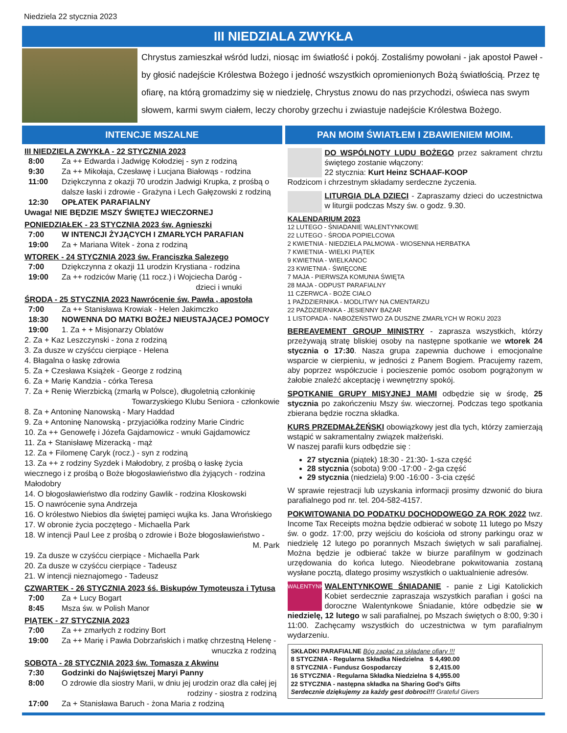Niedziela 22 stycznia 2023
III NIEDZIALA ZWYKŁA
Chrystus zamieszkał wśród ludzi, niosąc im światłość i pokój. Zostaliśmy powołani - jak apostoł Paweł - by głosić nadejście Królestwa Bożego i jedność wszystkich opromienionych Bożą światłością. Przez tę ofiarę, na którą gromadzimy się w niedzielę, Chrystus znowu do nas przychodzi, oświeca nas swym słowem, karmi swym ciałem, leczy choroby grzechu i zwiastuje nadejście Królestwa Bożego.
INTENCJE MSZALNE
III NIEDZIELA ZWYKŁA - 22 STYCZNIA 2023
| 8:00 | Za ++ Edwarda i Jadwigę Kołodziej - syn z rodziną |
| 9:30 | Za ++ Mikołaja, Czesławę i Lucjana Białowąs - rodzina |
| 11:00 | Dziękczynna z okazji 70 urodzin Jadwigi Krupka, z prośbą o dalsze łaski i zdrowie - Grażyna i Lech Gałęzowski z rodziną |
| 12:30 | OPŁATEK PARAFIALNY |
Uwaga! NIE BĘDZIE MSZY ŚWIĘTEJ WIECZORNEJ
PONIEDZIAŁEK - 23 STYCZNIA 2023 św. Agnieszki
| 7:00 | W INTENCJI ŻYJĄCYCH I ZMARŁYCH PARAFIAN |
| 19:00 | Za + Mariana Witek - żona z rodziną |
WTOREK - 24 STYCZNIA 2023 św. Franciszka Salezego
| 7:00 | Dziękczynna z okazji 11 urodzin Krystiana - rodzina |
| 19:00 | Za ++ rodziców Marię (11 rocz.) i Wojciecha Daróg - dzieci i wnuki |
ŚRODA - 25 STYCZNIA 2023 Nawrócenie św. Pawła , apostoła
| 7:00 | Za ++ Stanisława Krowiak - Helen Jakimczko |
| 18:30 | NOWENNA DO MATKI BOŻEJ NIEUSTAJĄCEJ POMOCY |
| 19:00 | 1. Za + + Misjonarzy Oblatów |
2. Za + Kaz Leszczynski - żona z rodziną
3. Za dusze w czyśćcu cierpiące - Helena
4. Błagalna o łaskę zdrowia
5. Za + Czesława Książek - George z rodziną
6. Za + Marię Kandzia - córka Teresa
7. Za + Renię Wierzbicką (zmarłą w Polsce), długoletnią członkinię
Towarzyskiego Klubu Seniora - członkowie
8. Za + Antoninę Nanowską - Mary Haddad
9. Za + Antoninę Nanowską - przyjaciółka rodziny Marie Cindric
10. Za ++ Genowefę i Józefa Gajdamowicz - wnuki Gajdamowicz
11. Za + Stanisławę Mizeracką - mąż
12. Za + Filomenę Caryk (rocz.) - syn z rodziną
13. Za ++ z rodziny Syzdek i Małodobry, z prośbą o łaskę życia wiecznego i z prośbą o Boże błogosławieństwo dla żyjących - rodzina Małodobry
14. O błogosławieństwo dla rodziny Gawlik - rodzina Kłoskowski
15. O nawrócenie syna Andrzeja
16. O królestwo Niebios dla świętej pamięci wujka ks. Jana Wrońskiego
17. W obronie życia poczętego - Michaella Park
18. W intencji Paul Lee z prośbą o zdrowie i Boże błogosławieństwo -
M. Park
19. Za dusze w czyśćcu cierpiące - Michaella Park
20. Za dusze w czyśćcu cierpiące - Tadeusz
21. W intencji nieznajomego - Tadeusz
CZWARTEK - 26 STYCZNIA 2023 śś. Biskupów Tymoteusza i Tytusa
| 7:00 | Za + Lucy Bogart |
| 8:45 | Msza św. w Polish Manor |
PIĄTEK - 27 STYCZNIA 2023
| 7:00 | Za ++ zmarłych z rodziny Bort |
| 19:00 | Za ++ Marię i Pawła Dobrzańskich i matkę chrzestną Helenę - wnuczka z rodziną |
SOBOTA - 28 STYCZNIA 2023 św. Tomasza z Akwinu
| 7:30 | Godzinki do Najświętszej Maryi Panny |
| 8:00 | O zdrowie dla siostry Marii, w dniu jej urodzin oraz dla całej jej rodziny - siostra z rodziną |
| 17:00 | Za + Stanisława Baruch - żona Maria z rodziną |
PAN MOIM ŚWIATŁEM I ZBAWIENIEM MOIM.
DO WSPÓLNOTY LUDU BOŻEGO przez sakrament chrztu świętego zostanie włączony:
22 stycznia: Kurt Heinz SCHAAF-KOOP
Rodzicom i chrzestnym składamy serdeczne życzenia.
LITURGIA DLA DZIECI - Zapraszamy dzieci do uczestnictwa w liturgii podczas Mszy św. o godz. 9.30.
KALENDARIUM 2023
12 LUTEGO - ŚNIADANIE WALENTYNKOWE
22 LUTEGO - ŚRODA POPIELCOWA
2 KWIETNIA - NIEDZIELA PALMOWA - WIOSENNA HERBATKA
7 KWIETNIA - WIELKI PIĄTEK
9 KWIETNIA - WIELKANOC
23 KWIETNIA - ŚWIĘCONE
7 MAJA - PIERWSZA KOMUNIA ŚWIĘTA
28 MAJA - ODPUST PARAFIALNY
11 CZERWCA - BOŻE CIAŁO
1 PAŹDZIERNIKA - MODLITWY NA CMENTARZU
22 PAŹDZIERNIKA - JESIENNY BAZAR
1 LISTOPADA - NABOŻEŃSTWO ZA DUSZNE ZMARŁYCH W ROKU 2023
BEREAVEMENT GROUP MINISTRY - zaprasza wszystkich, którzy przeżywają stratę bliskiej osoby na następne spotkanie we wtorek 24 stycznia o 17:30. Nasza grupa zapewnia duchowe i emocjonalne wsparcie w cierpieniu, w jedności z Panem Bogiem. Pracujemy razem, aby poprzez współczucie i pocieszenie pomóc osobom pogrążonym w żałobie znaleźć akceptację i wewnętrzny spokój.
SPOTKANIE GRUPY MISYJNEJ MAMI odbędzie się w środę, 25 stycznia po zakończeniu Mszy św. wieczornej. Podczas tego spotkania zbierana będzie roczna składka.
KURS PRZEDMAŁŻEŃSKI obowiązkowy jest dla tych, którzy zamierzają wstąpić w sakramentalny związek małżeński.
W naszej parafii kurs odbędzie się :
27 stycznia (piątek) 18:30 - 21:30- 1-sza część
28 stycznia (sobota) 9:00 -17:00 - 2-ga część
29 stycznia (niedziela) 9:00 -16:00 - 3-cia część
W sprawie rejestracji lub uzyskania informacji prosimy dzwonić do biura parafialnego pod nr. tel. 204-582-4157.
POKWITOWANIA DO PODATKU DOCHODOWEGO ZA ROK 2022 twz. Income Tax Receipts można będzie odbierać w sobotę 11 lutego po Mszy św. o godz. 17:00, przy wejściu do kościoła od strony parkingu oraz w niedzielę 12 lutego po porannych Mszach świętych w sali parafialnej. Można będzie je odbierać także w biurze parafilnym w godzinach urzędowania do końca lutego. Nieodebrane pokwitowania zostaną wysłane pocztą, dlatego prosimy wszystkich o uaktualnienie adresów.
WALENTYNKI WALENTYNKOWE ŚNIADANIE - panie z Ligi Katolickich Kobiet serdecznie zapraszaja wszystkich parafian i gości na doroczne Walentynkowe Śniadanie, które odbędzie sie w niedzielę, 12 lutego w sali parafialnej, po Mszach świętych o 8:00, 9:30 i 11:00. Zachęcamy wszystkich do uczestnictwa w tym parafialnym wydarzeniu.
SKŁADKI PARAFIALNE Bóg zapłać za składane ofiary !!!
| 8 STYCZNIA - Regularna Składka Niedzielna | $ 4,490.00 |
| 8 STYCZNIA - Fundusz Gospodarczy | $ 2,415.00 |
| 16 STYCZNIA - Regularna Składka Niedzielna | $ 4,955.00 |
| 22 STYCZNIA - następna składka na Sharing God’s Gifts | |
Serdecznie dziękujemy za każdy gest dobroci!!! Grateful Givers